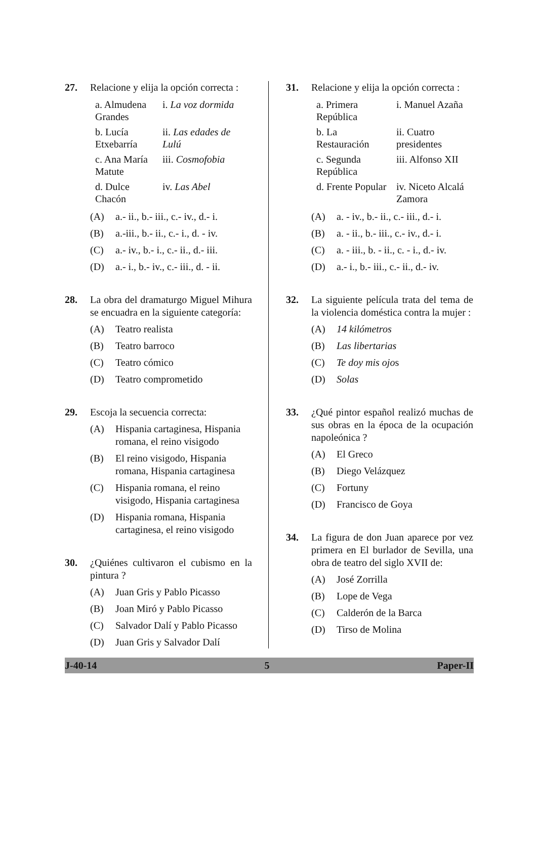27. Relacione y elija la opción correcta :
| a. Almudena Grandes | i. La voz dormida |
| b. Lucía Etxebarría | ii. Las edades de Lulú |
| c. Ana María Matute | iii. Cosmofobia |
| d. Dulce Chacón | iv. Las Abel |
(A) a.- ii., b.- iii., c.- iv., d.- i.
(B) a.-iii., b.- ii., c.- i., d. - iv.
(C) a.- iv., b.- i., c.- ii., d.- iii.
(D) a.- i., b.- iv., c.- iii., d. - ii.
28. La obra del dramaturgo Miguel Mihura se encuadra en la siguiente categoría:
(A) Teatro realista
(B) Teatro barroco
(C) Teatro cómico
(D) Teatro comprometido
29. Escoja la secuencia correcta:
(A) Hispania cartaginesa, Hispania romana, el reino visigodo
(B) El reino visigodo, Hispania romana, Hispania cartaginesa
(C) Hispania romana, el reino visigodo, Hispania cartaginesa
(D) Hispania romana, Hispania cartaginesa, el reino visigodo
30. ¿Quiénes cultivaron el cubismo en la pintura ?
(A) Juan Gris y Pablo Picasso
(B) Joan Miró y Pablo Picasso
(C) Salvador Dalí y Pablo Picasso
(D) Juan Gris y Salvador Dalí
31. Relacione y elija la opción correcta :
| a. Primera República | i. Manuel Azaña |
| b. La Restauración | ii. Cuatro presidentes |
| c. Segunda República | iii. Alfonso XII |
| d. Frente Popular | iv. Niceto Alcalá Zamora |
(A) a. - iv., b.- ii., c.- iii., d.- i.
(B) a. - ii., b.- iii., c.- iv., d.- i.
(C) a. - iii., b. - ii., c. - i., d.- iv.
(D) a.- i., b.- iii., c.- ii., d.- iv.
32. La siguiente película trata del tema de la violencia doméstica contra la mujer :
(A) 14 kilómetros
(B) Las libertarias
(C) Te doy mis ojos
(D) Solas
33. ¿Qué pintor español realizó muchas de sus obras en la época de la ocupación napoleónica ?
(A) El Greco
(B) Diego Velázquez
(C) Fortuny
(D) Francisco de Goya
34. La figura de don Juan aparece por vez primera en El burlador de Sevilla, una obra de teatro del siglo XVII de:
(A) José Zorrilla
(B) Lope de Vega
(C) Calderón de la Barca
(D) Tirso de Molina
J-40-14 5 Paper-II